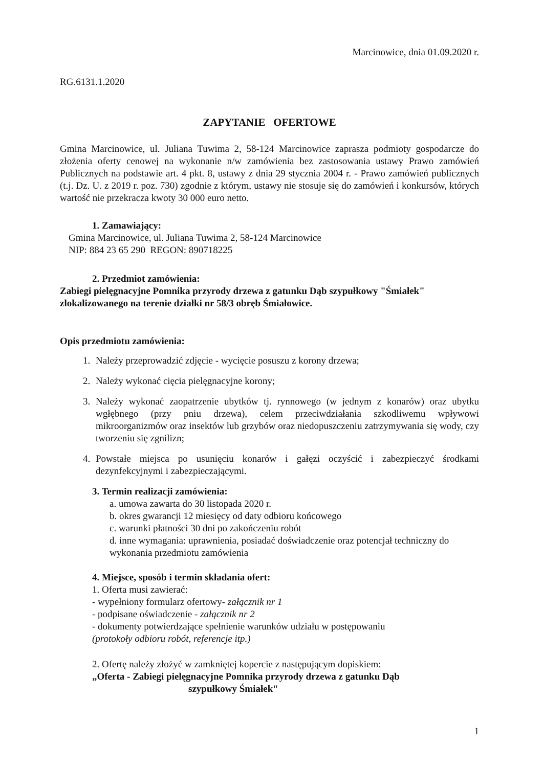Marcinowice, dnia 01.09.2020 r.
RG.6131.1.2020
ZAPYTANIE OFERTOWE
Gmina Marcinowice, ul. Juliana Tuwima 2, 58-124 Marcinowice zaprasza podmioty gospodarcze do złożenia oferty cenowej na wykonanie n/w zamówienia bez zastosowania ustawy Prawo zamówień Publicznych na podstawie art. 4 pkt. 8, ustawy z dnia 29 stycznia 2004 r. - Prawo zamówień publicznych (t.j. Dz. U. z 2019 r. poz. 730) zgodnie z którym, ustawy nie stosuje się do zamówień i konkursów, których wartość nie przekracza kwoty 30 000 euro netto.
1. Zamawiający:
Gmina Marcinowice, ul. Juliana Tuwima 2, 58-124 Marcinowice
NIP: 884 23 65 290 REGON: 890718225
2. Przedmiot zamówienia:
Zabiegi pielęgnacyjne Pomnika przyrody drzewa z gatunku Dąb szypułkowy "Śmiałek" zlokalizowanego na terenie działki nr 58/3 obręb Śmiałowice.
Opis przedmiotu zamówienia:
1. Należy przeprowadzić zdjęcie - wycięcie posuszu z korony drzewa;
2. Należy wykonać cięcia pielęgnacyjne korony;
3. Należy wykonać zaopatrzenie ubytków tj. rynnowego (w jednym z konarów) oraz ubytku wgłębnego (przy pniu drzewa), celem przeciwdziałania szkodliwemu wpływowi mikroorganizmów oraz insektów lub grzybów oraz niedopuszczeniu zatrzymywania się wody, czy tworzeniu się zgnilizn;
4. Powstałe miejsca po usunięciu konarów i gałęzi oczyścić i zabezpieczyć środkami dezynfekcyjnymi i zabezpieczającymi.
3. Termin realizacji zamówienia:
a. umowa zawarta do 30 listopada 2020 r.
b. okres gwarancji 12 miesięcy od daty odbioru końcowego
c. warunki płatności 30 dni po zakończeniu robót
d. inne wymagania: uprawnienia, posiadać doświadczenie oraz potencjał techniczny do wykonania przedmiotu zamówienia
4. Miejsce, sposób i termin składania ofert:
1. Oferta musi zawierać:
- wypełniony formularz ofertowy- załącznik nr 1
- podpisane oświadczenie - załącznik nr 2
- dokumenty potwierdzające spełnienie warunków udziału w postępowaniu
(protokoły odbioru robót, referencje itp.)
2. Ofertę należy złożyć w zamkniętej kopercie z następującym dopiskiem:
„Oferta - Zabiegi pielęgnacyjne Pomnika przyrody drzewa z gatunku Dąb
szypułkowy Śmiałek"
1